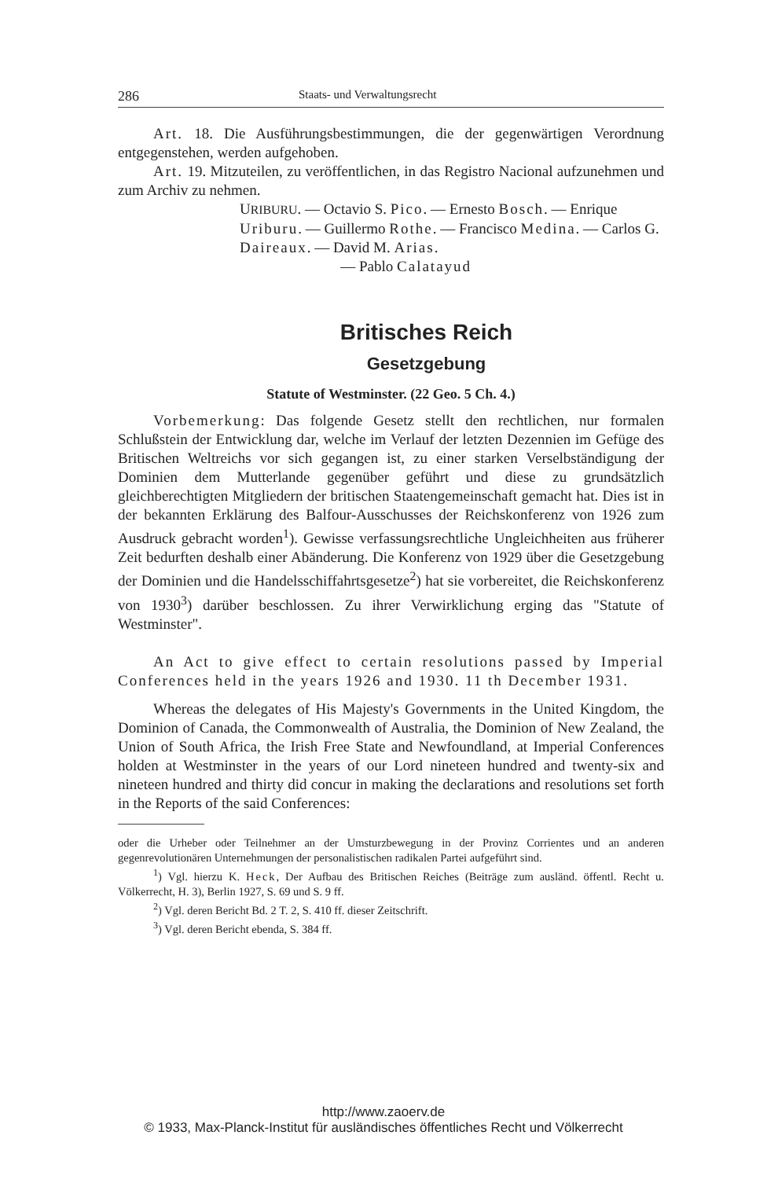286 Staats- und Verwaltungsrecht
Art. 18. Die Ausführungsbestimmungen, die der gegenwärtigen Verordnung entgegenstehen, werden aufgehoben.
Art. 19. Mitzuteilen, zu veröffentlichen, in das Registro Nacional aufzunehmen und zum Archiv zu nehmen.
URIBURU. — Octavio S. Pico. — Ernesto Bosch. — Enrique Uriburu. — Guillermo Rothe. — Francisco Medina. — Carlos G. Daireaux. — David M. Arias.
— Pablo Calatayud
Britisches Reich
Gesetzgebung
Statute of Westminster. (22 Geo. 5 Ch. 4.)
Vorbemerkung: Das folgende Gesetz stellt den rechtlichen, nur formalen Schlußstein der Entwicklung dar, welche im Verlauf der letzten Dezennien im Gefüge des Britischen Weltreichs vor sich gegangen ist, zu einer starken Verselbständigung der Dominien dem Mutterlande gegenüber geführt und diese zu grundsätzlich gleichberechtigten Mitgliedern der britischen Staatengemeinschaft gemacht hat. Dies ist in der bekannten Erklärung des Balfour-Ausschusses der Reichskonferenz von 1926 zum Ausdruck gebracht worden<sup>1</sup>). Gewisse verfassungsrechtliche Ungleichheiten aus früherer Zeit bedurften deshalb einer Abänderung. Die Konferenz von 1929 über die Gesetzgebung der Dominien und die Handelsschiffahrtsgesetze<sup>2</sup>) hat sie vorbereitet, die Reichskonferenz von 1930<sup>3</sup>) darüber beschlossen. Zu ihrer Verwirklichung erging das "Statute of Westminster".
An Act to give effect to certain resolutions passed by Imperial Conferences held in the years 1926 and 1930. 11 th December 1931.
Whereas the delegates of His Majesty's Governments in the United Kingdom, the Dominion of Canada, the Commonwealth of Australia, the Dominion of New Zealand, the Union of South Africa, the Irish Free State and Newfoundland, at Imperial Conferences holden at Westminster in the years of our Lord nineteen hundred and twenty-six and nineteen hundred and thirty did concur in making the declarations and resolutions set forth in the Reports of the said Conferences:
oder die Urheber oder Teilnehmer an der Umsturzbewegung in der Provinz Corrientes und an anderen gegenrevolutionären Unternehmungen der personalistischen radikalen Partei aufgeführt sind.
<sup>1</sup>) Vgl. hierzu K. Heck, Der Aufbau des Britischen Reiches (Beiträge zum ausländ. öffentl. Recht u. Völkerrecht, H. 3), Berlin 1927, S. 69 und S. 9 ff.
<sup>2</sup>) Vgl. deren Bericht Bd. 2 T. 2, S. 410 ff. dieser Zeitschrift.
<sup>3</sup>) Vgl. deren Bericht ebenda, S. 384 ff.
http://www.zaoerv.de
© 1933, Max-Planck-Institut für ausländisches öffentliches Recht und Völkerrecht